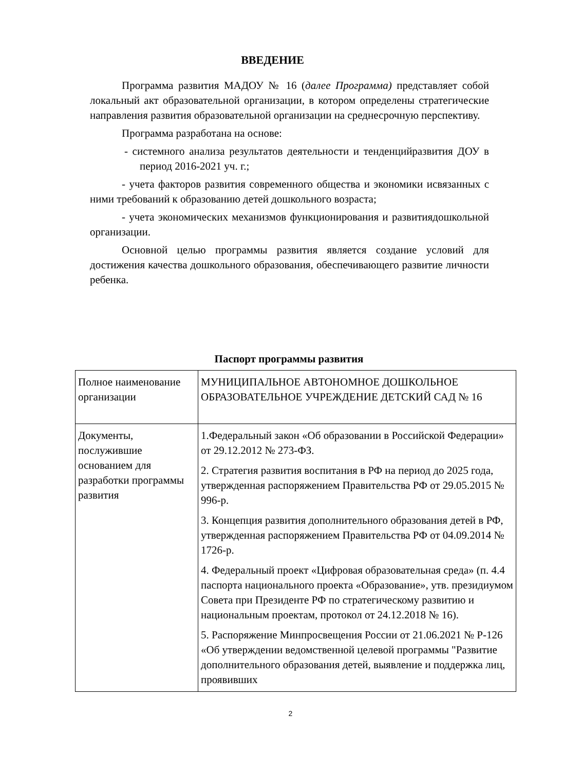ВВЕДЕНИЕ
Программа развития МАДОУ № 16 (далее Программа) представляет собой локальный акт образовательной организации, в котором определены стратегические направления развития образовательной организации на среднесрочную перспективу.
Программа разработана на основе:
- системного анализа результатов деятельности и тенденцийразвития ДОУ в период 2016-2021 уч. г.;
- учета факторов развития современного общества и экономики исвязанных с ними требований к образованию детей дошкольного возраста;
- учета экономических механизмов функционирования и развитиядошкольной организации.
Основной целью программы развития является создание условий для достижения качества дошкольного образования, обеспечивающего развитие личности ребенка.
Паспорт программы развития
| Полное наименование организации | МУНИЦИПАЛЬНОЕ АВТОНОМНОЕ ДОШКОЛЬНОЕ ОБРАЗОВАТЕЛЬНОЕ УЧРЕЖДЕНИЕ ДЕТСКИЙ САД № 16 |
| Документы, послужившие основанием для разработки программы развития | 1.Федеральный закон «Об образовании в Российской Федерации» от 29.12.2012 № 273-ФЗ. 2. Стратегия развития воспитания в РФ на период до 2025 года, утвержденная распоряжением Правительства РФ от 29.05.2015 № 996-р. 3. Концепция развития дополнительного образования детей в РФ, утвержденная распоряжением Правительства РФ от 04.09.2014 № 1726-р. 4. Федеральный проект «Цифровая образовательная среда» (п. 4.4 паспорта национального проекта «Образование», утв. президиумом Совета при Президенте РФ по стратегическому развитию и национальным проектам, протокол от 24.12.2018 № 16). 5. Распоряжение Минпросвещения России от 21.06.2021 № Р-126 «Об утверждении ведомственной целевой программы "Развитие дополнительного образования детей, выявление и поддержка лиц, проявивших |
2